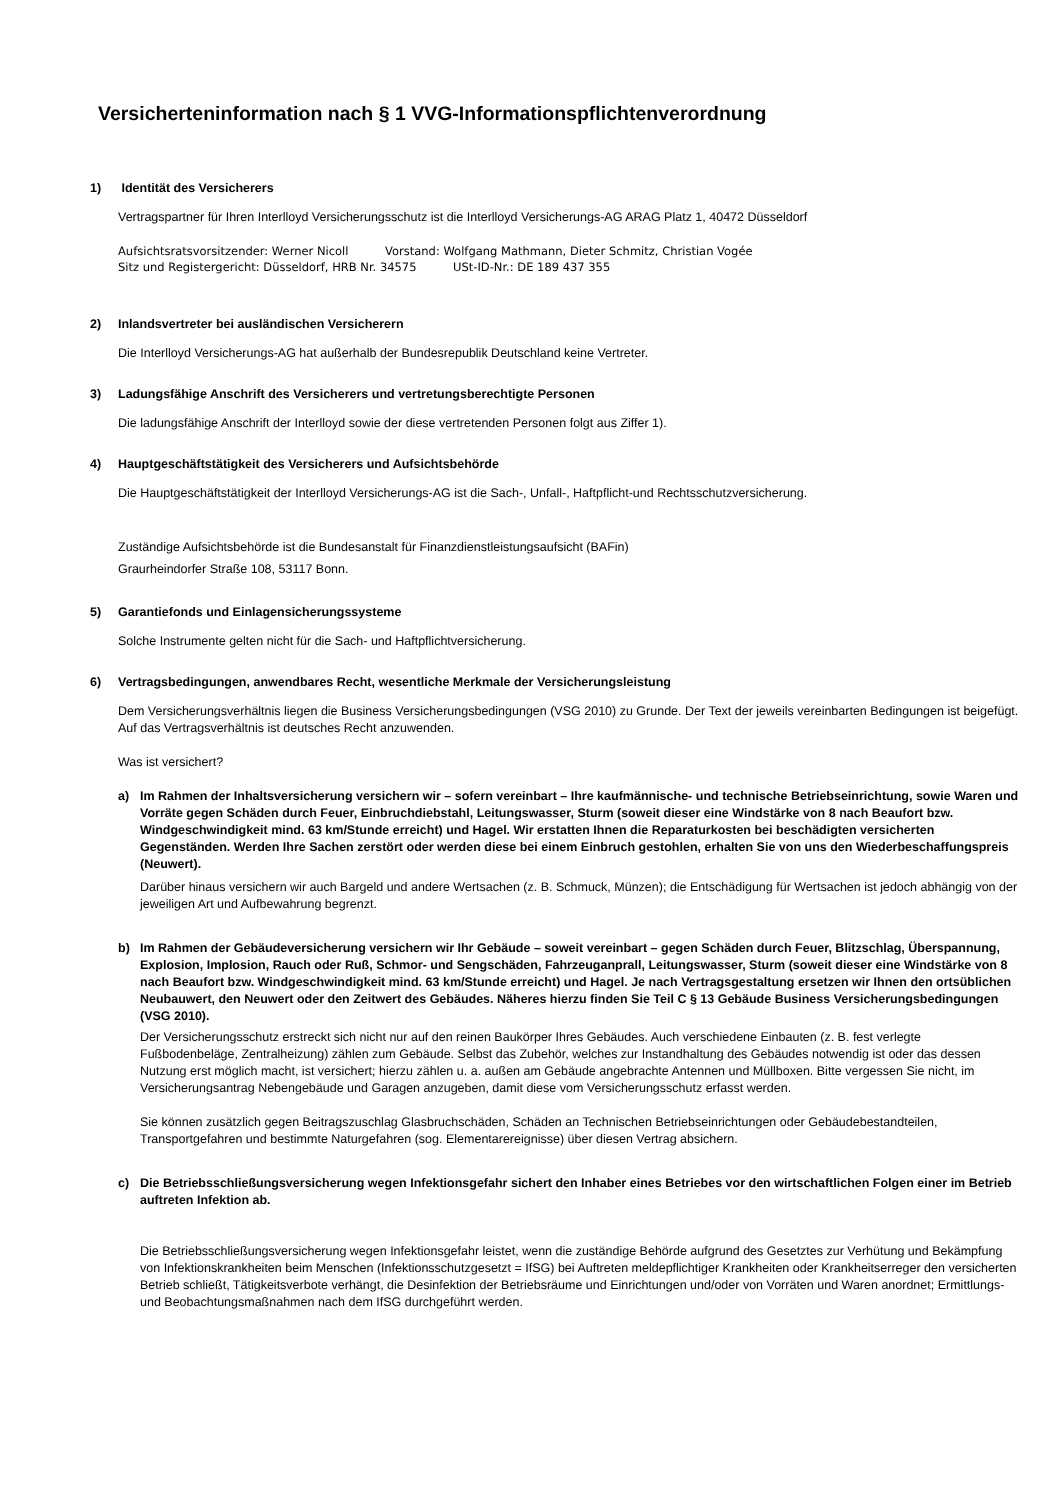Versicherteninformation nach § 1 VVG-Informationspflichtenverordnung
1) Identität des Versicherers
Vertragspartner für Ihren Interlloyd Versicherungsschutz ist die Interlloyd Versicherungs-AG ARAG Platz 1, 40472 Düsseldorf
Aufsichtsratsvorsitzender: Werner Nicoll Vorstand: Wolfgang Mathmann, Dieter Schmitz, Christian Vogée
Sitz und Registergericht: Düsseldorf, HRB Nr. 34575 USt-ID-Nr.: DE 189 437 355
2) Inlandsvertreter bei ausländischen Versicherern
Die Interlloyd Versicherungs-AG hat außerhalb der Bundesrepublik Deutschland keine Vertreter.
3) Ladungsfähige Anschrift des Versicherers und vertretungsberechtigte Personen
Die ladungsfähige Anschrift der Interlloyd sowie der diese vertretenden Personen folgt aus Ziffer 1).
4) Hauptgeschäftstätigkeit des Versicherers und Aufsichtsbehörde
Die Hauptgeschäftstätigkeit der Interlloyd Versicherungs-AG ist die Sach-, Unfall-, Haftpflicht-und Rechtsschutzversicherung.
Zuständige Aufsichtsbehörde ist die Bundesanstalt für Finanzdienstleistungsaufsicht (BAFin)
Graurheindorfer Straße 108, 53117 Bonn.
5) Garantiefonds und Einlagensicherungssysteme
Solche Instrumente gelten nicht für die Sach- und Haftpflichtversicherung.
6) Vertragsbedingungen, anwendbares Recht, wesentliche Merkmale der Versicherungsleistung
Dem Versicherungsverhältnis liegen die Business Versicherungsbedingungen (VSG 2010) zu Grunde. Der Text der jeweils vereinbarten Bedingungen ist beigefügt. Auf das Vertragsverhältnis ist deutsches Recht anzuwenden.
Was ist versichert?
a) Im Rahmen der Inhaltsversicherung versichern wir – sofern vereinbart – Ihre kaufmännische- und technische Betriebseinrichtung, sowie Waren und Vorräte gegen Schäden durch Feuer, Einbruchdiebstahl, Leitungswasser, Sturm (soweit dieser eine Windstärke von 8 nach Beaufort bzw. Windgeschwindigkeit mind. 63 km/Stunde erreicht) und Hagel. Wir erstatten Ihnen die Reparaturkosten bei beschädigten versicherten Gegenständen. Werden Ihre Sachen zerstört oder werden diese bei einem Einbruch gestohlen, erhalten Sie von uns den Wiederbeschaffungspreis (Neuwert).
Darüber hinaus versichern wir auch Bargeld und andere Wertsachen (z. B. Schmuck, Münzen); die Entschädigung für Wertsachen ist jedoch abhängig von der jeweiligen Art und Aufbewahrung begrenzt.
b) Im Rahmen der Gebäudeversicherung versichern wir Ihr Gebäude – soweit vereinbart – gegen Schäden durch Feuer, Blitzschlag, Überspannung, Explosion, Implosion, Rauch oder Ruß, Schmor- und Sengschäden, Fahrzeuganprall, Leitungswasser, Sturm (soweit dieser eine Windstärke von 8 nach Beaufort bzw. Windgeschwindigkeit mind. 63 km/Stunde erreicht) und Hagel. Je nach Vertragsgestaltung ersetzen wir Ihnen den ortsüblichen Neubauwert, den Neuwert oder den Zeitwert des Gebäudes. Näheres hierzu finden Sie Teil C § 13 Gebäude Business Versicherungsbedingungen (VSG 2010).
Der Versicherungsschutz erstreckt sich nicht nur auf den reinen Baukörper Ihres Gebäudes. Auch verschiedene Einbauten (z. B. fest verlegte Fußbodenbeläge, Zentralheizung) zählen zum Gebäude. Selbst das Zubehör, welches zur Instandhaltung des Gebäudes notwendig ist oder das dessen Nutzung erst möglich macht, ist versichert; hierzu zählen u. a. außen am Gebäude angebrachte Antennen und Müllboxen. Bitte vergessen Sie nicht, im Versicherungsantrag Nebengebäude und Garagen anzugeben, damit diese vom Versicherungsschutz erfasst werden.
Sie können zusätzlich gegen Beitragszuschlag Glasbruchschäden, Schäden an Technischen Betriebseinrichtungen oder Gebäudebestandteilen, Transportgefahren und bestimmte Naturgefahren (sog. Elementarereignisse) über diesen Vertrag absichern.
c) Die Betriebsschließungsversicherung wegen Infektionsgefahr sichert den Inhaber eines Betriebes vor den wirtschaftlichen Folgen einer im Betrieb auftreten Infektion ab.
Die Betriebsschließungsversicherung wegen Infektionsgefahr leistet, wenn die zuständige Behörde aufgrund des Gesetztes zur Verhütung und Bekämpfung von Infektionskrankheiten beim Menschen (Infektionsschutzgesetzt = IfSG) bei Auftreten meldepflichtiger Krankheiten oder Krankheitserreger den versicherten Betrieb schließt, Tätigkeitsverbote verhängt, die Desinfektion der Betriebsräume und Einrichtungen und/oder von Vorräten und Waren anordnet; Ermittlungs- und Beobachtungsmaßnahmen nach dem IfSG durchgeführt werden.